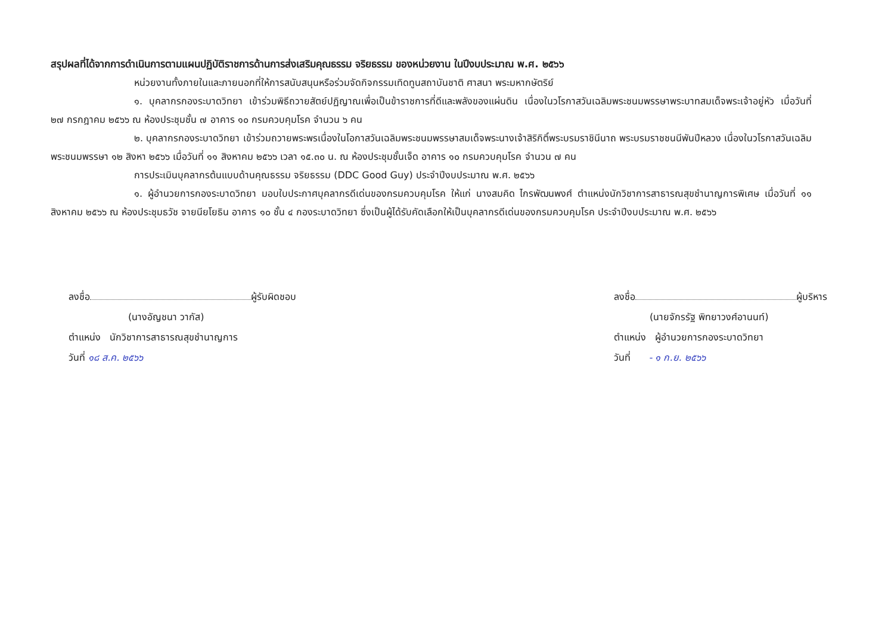สรุปผลที่ได้จากการดำเนินการตามแผนปฏิบัติราชการด้านการส่งเสริมคุณธรรม จริยธรรม ของหน่วยงาน ในปีงบประมาณ พ.ศ. ๒๕๖๖
หน่วยงานทั้งภายในและภายนอกที่ให้การสนับสนุนหรือร่วมจัดกิจกรรมเทิดทูนสถาบันชาติ ศาสนา พระมหากษัตริย์
๑. บุคลากรกองระบาดวิทยา เข้าร่วมพิธีถวายสัตย์ปฏิญาณเพื่อเป็นข้าราชการที่ดีและพลังของแผ่นดิน เนื่องในวโรกาสวันเฉลิมพระชนมพรรษาพระบาทสมเด็จพระเจ้าอยู่หัว เมื่อวันที่ ๒๗ กรกฎาคม ๒๕๖๖ ณ ห้องประชุมชั้น ๗ อาคาร ๑๐ กรมควบคุมโรค จำนวน ๖ คน
๒. บุคลากรกองระบาดวิทยา เข้าร่วมถวายพระพรเนื่องในโอกาสวันเฉลิมพระชนมพรรษาสมเด็จพระนางเจ้าสิริกิติ์พระบรมราชินีนาถ พระบรมราชชนนีพันปีหลวง เนื่องในวโรกาสวันเฉลิมพระชนมพรรษา ๑๒ สิงหา ๒๕๖๖ เมื่อวันที่ ๑๑ สิงหาคม ๒๕๖๖ เวลา ๑๕.๓๐ น. ณ ห้องประชุมชั้นเจ็ด อาคาร ๑๐ กรมควบคุมโรค จำนวน ๗ คน
การประเมินบุคลากรต้นแบบด้านคุณธรรม จริยธรรม (DDC Good Guy) ประจำปีงบประมาณ พ.ศ. ๒๕๖๖
๑. ผู้อำนวยการกองระบาดวิทยา มอบใบประกาศบุคลากรดีเด่นของกรมควบคุมโรค ให้แก่ นางสมคิด ไกรพัฒนพงศ์ ตำแหน่งนักวิชาการสาธารณสุขชำนาญการพิเศษ เมื่อวันที่ ๑๑ สิงหาคม ๒๕๖๖ ณ ห้องประชุมธวัช จายนียโยธิน อาคาร ๑๐ ชั้น ๔ กองระบาดวิทยา ซึ่งเป็นผู้ได้รับคัดเลือกให้เป็นบุคลากรดีเด่นของกรมควบคุมโรค ประจำปีงบประมาณ พ.ศ. ๒๕๖๖
ลงชื่อ ผู้รับผิดชอบ
(นางอัญชนา วากัส)
ตำแหน่ง นักวิชาการสาธารณสุขชำนาญการ
วันที่ ๑๘ ส.ค. ๒๕๖๖
ลงชื่อ ผู้บริหาร
(นายจักรรัฐ พิทยาวงศ์อานนท์)
ตำแหน่ง ผู้อำนวยการกองระบาดวิทยา
วันที่ - ๑ ก.ย. ๒๕๖๖